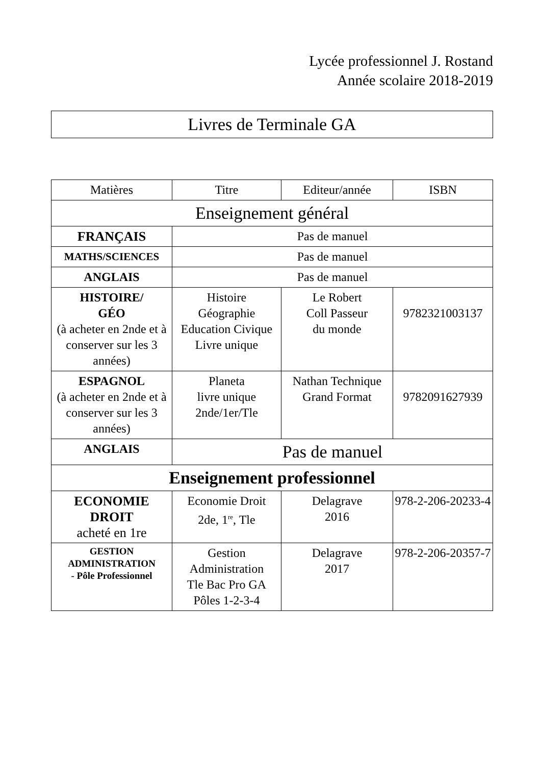Lycée professionnel J. Rostand
Année scolaire 2018-2019
Livres de Terminale GA
| Matières | Titre | Editeur/année | ISBN |
| --- | --- | --- | --- |
| Enseignement général | | | |
| FRANÇAIS | Pas de manuel | | |
| MATHS/SCIENCES | Pas de manuel | | |
| ANGLAIS | Pas de manuel | | |
| HISTOIRE/ GÉO (à acheter en 2nde et à conserver sur les 3 années) | Histoire Géographie Education Civique Livre unique | Le Robert Coll Passeur du monde | 9782321003137 |
| ESPAGNOL (à acheter en 2nde et à conserver sur les 3 années) | Planeta livre unique 2nde/1er/Tle | Nathan Technique Grand Format | 9782091627939 |
| ANGLAIS | Pas de manuel | | |
| Enseignement professionnel | | | |
| ECONOMIE DROIT acheté en 1re | Economie Droit 2de, 1<sup>re</sup>, Tle | Delagrave 2016 | 978-2-206-20233-4 |
| GESTION ADMINISTRATION - Pôle Professionnel | Gestion Administration Tle Bac Pro GA Pôles 1-2-3-4 | Delagrave 2017 | 978-2-206-20357-7 |